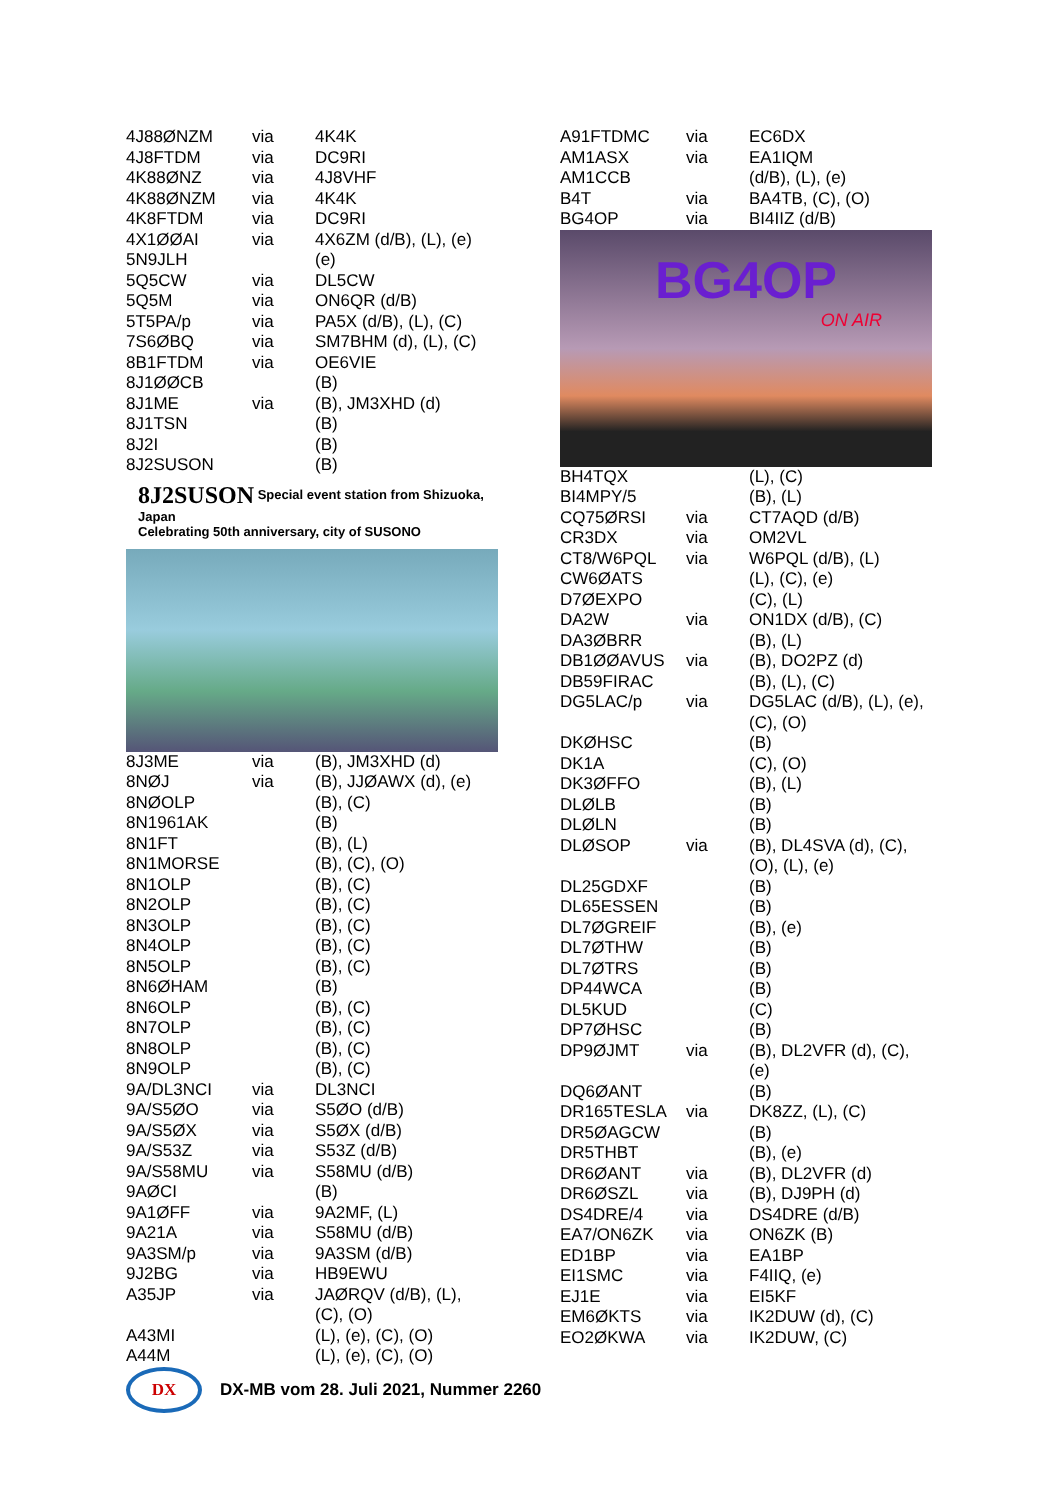| 4J88ØNZM | via | 4K4K |
| 4J8FTDM | via | DC9RI |
| 4K88ØNZ | via | 4J8VHF |
| 4K88ØNZM | via | 4K4K |
| 4K8FTDM | via | DC9RI |
| 4X1ØØAI | via | 4X6ZM (d/B), (L), (e) |
| 5N9JLH | | (e) |
| 5Q5CW | via | DL5CW |
| 5Q5M | via | ON6QR (d/B) |
| 5T5PA/p | via | PA5X (d/B), (L), (C) |
| 7S6ØBQ | via | SM7BHM (d), (L), (C) |
| 8B1FTDM | via | OE6VIE |
| 8J1ØØCB | | (B) |
| 8J1ME | via | (B), JM3XHD (d) |
| 8J1TSN | | (B) |
| 8J2I | | (B) |
| 8J2SUSON | | (B) |
8J2SUSON Special event station from Shizuoka, Japan
Celebrating 50th anniversary, city of SUSONO
| 8J3ME | via | (B), JM3XHD (d) |
| 8NØJ | via | (B), JJØAWX (d), (e) |
| 8NØOLP | | (B), (C) |
| 8N1961AK | | (B) |
| 8N1FT | | (B), (L) |
| 8N1MORSE | | (B), (C), (O) |
| 8N1OLP | | (B), (C) |
| 8N2OLP | | (B), (C) |
| 8N3OLP | | (B), (C) |
| 8N4OLP | | (B), (C) |
| 8N5OLP | | (B), (C) |
| 8N6ØHAM | | (B) |
| 8N6OLP | | (B), (C) |
| 8N7OLP | | (B), (C) |
| 8N8OLP | | (B), (C) |
| 8N9OLP | | (B), (C) |
| 9A/DL3NCI | via | DL3NCI |
| 9A/S5ØO | via | S5ØO (d/B) |
| 9A/S5ØX | via | S5ØX (d/B) |
| 9A/S53Z | via | S53Z (d/B) |
| 9A/S58MU | via | S58MU (d/B) |
| 9AØCI | | (B) |
| 9A1ØFF | via | 9A2MF, (L) |
| 9A21A | via | S58MU (d/B) |
| 9A3SM/p | via | 9A3SM (d/B) |
| 9J2BG | via | HB9EWU |
| A35JP | via | JAØRQV (d/B), (L), (C), (O) |
| A43MI | | (L), (e), (C), (O) |
| A44M | | (L), (e), (C), (O) |
| A91FTDMC | via | EC6DX |
| AM1ASX | via | EA1IQM |
| AM1CCB | | (d/B), (L), (e) |
| B4T | via | BA4TB, (C), (O) |
| BG4OP | via | BI4IIZ (d/B) |
BG4OP
ON AIR
| BH4TQX | | (L), (C) |
| BI4MPY/5 | | (B), (L) |
| CQ75ØRSI | via | CT7AQD (d/B) |
| CR3DX | via | OM2VL |
| CT8/W6PQL | via | W6PQL (d/B), (L) |
| CW6ØATS | | (L), (C), (e) |
| D7ØEXPO | | (C), (L) |
| DA2W | via | ON1DX (d/B), (C) |
| DA3ØBRR | | (B), (L) |
| DB1ØØAVUS | via | (B), DO2PZ (d) |
| DB59FIRAC | | (B), (L), (C) |
| DG5LAC/p | via | DG5LAC (d/B), (L), (e), (C), (O) |
| DKØHSC | | (B) |
| DK1A | | (C), (O) |
| DK3ØFFO | | (B), (L) |
| DLØLB | | (B) |
| DLØLN | | (B) |
| DLØSOP | via | (B), DL4SVA (d), (C), (O), (L), (e) |
| DL25GDXF | | (B) |
| DL65ESSEN | | (B) |
| DL7ØGREIF | | (B), (e) |
| DL7ØTHW | | (B) |
| DL7ØTRS | | (B) |
| DP44WCA | | (B) |
| DL5KUD | | (C) |
| DP7ØHSC | | (B) |
| DP9ØJMT | via | (B), DL2VFR (d), (C), (e) |
| DQ6ØANT | | (B) |
| DR165TESLA | via | DK8ZZ, (L), (C) |
| DR5ØAGCW | | (B) |
| DR5THBT | | (B), (e) |
| DR6ØANT | via | (B), DL2VFR (d) |
| DR6ØSZL | via | (B), DJ9PH (d) |
| DS4DRE/4 | via | DS4DRE (d/B) |
| EA7/ON6ZK | via | ON6ZK (B) |
| ED1BP | via | EA1BP |
| EI1SMC | via | F4IIQ, (e) |
| EJ1E | via | EI5KF |
| EM6ØKTS | via | IK2DUW (d), (C) |
| EO2ØKWA | via | IK2DUW, (C) |
DX
DX-MB vom 28. Juli 2021, Nummer 2260